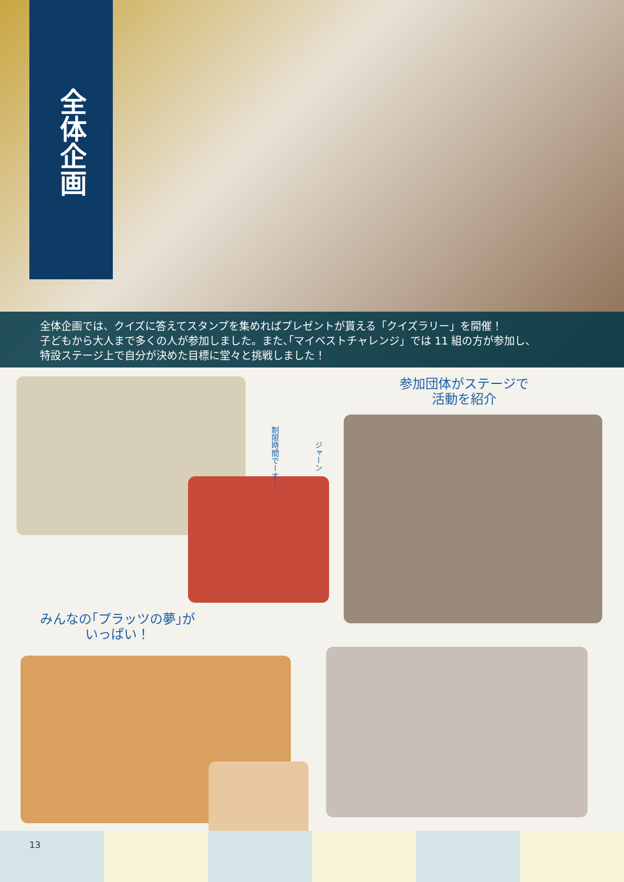全体企画
全体企画では、クイズに答えてスタンプを集めればプレゼントが貰える「クイズラリー」を開催！
子どもから大人まで多くの人が参加しました。また､｢マイベストチャレンジ」では 11 組の方が参加し、
特設ステージ上で自分が決めた目標に堂々と挑戦しました！
制限時間でーす！
ジャーン
参加団体がステージで
活動を紹介
みんなの｢プラッツの夢｣が
いっぱい！
13